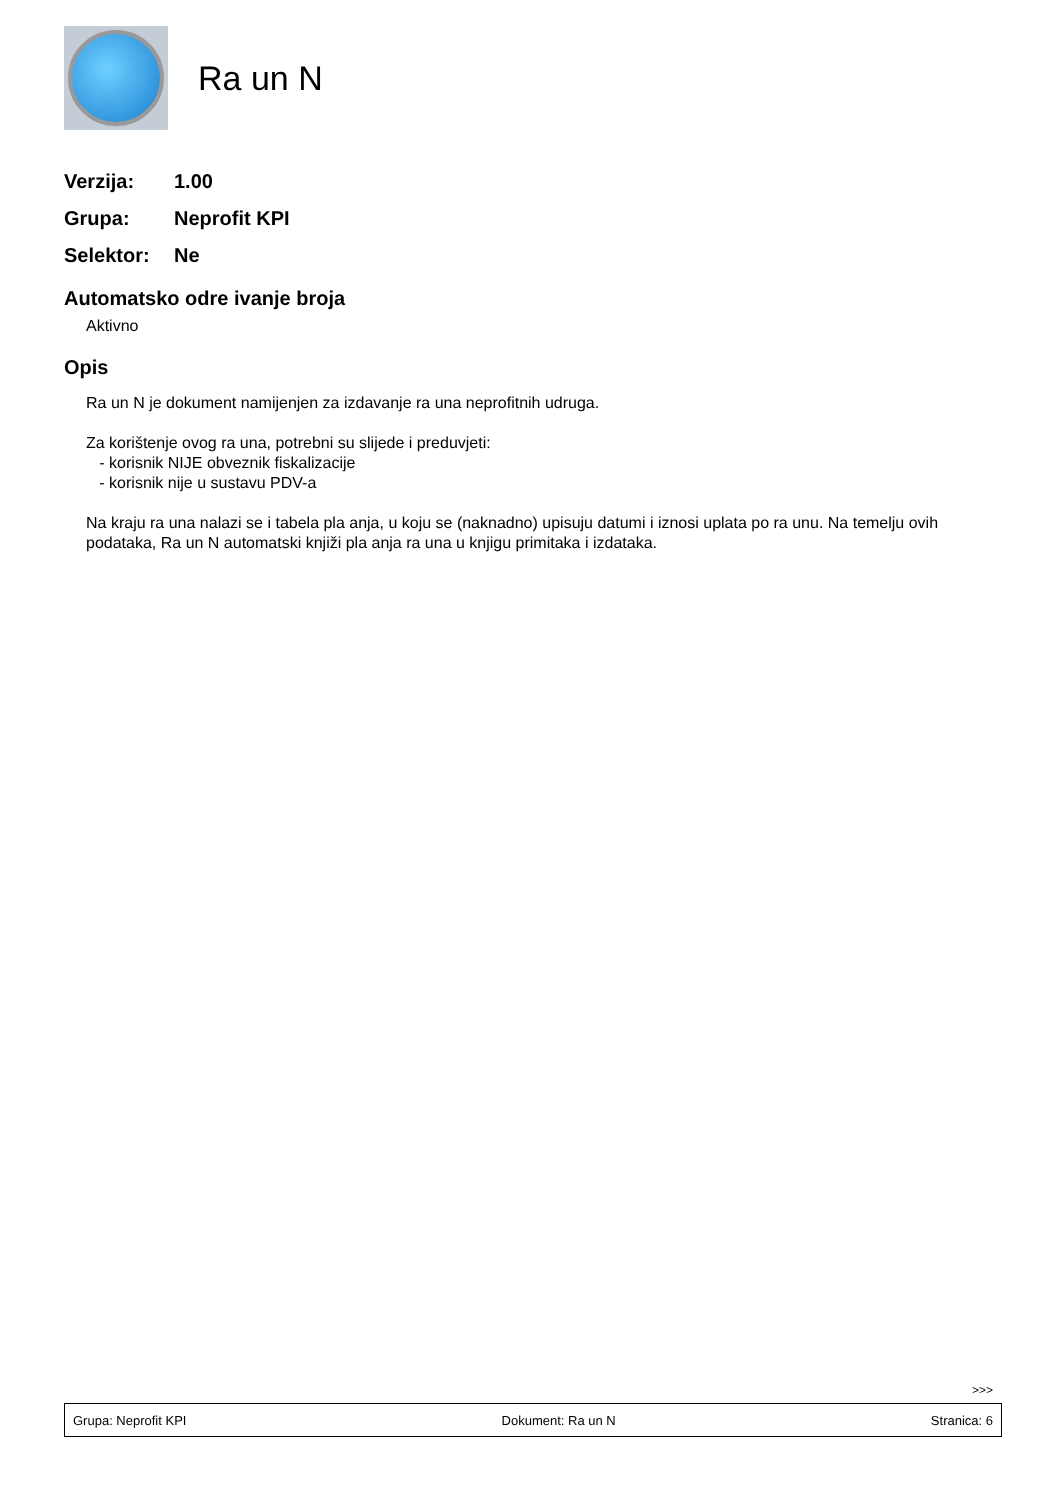Ra un N
Verzija: 1.00
Grupa: Neprofit KPI
Selektor: Ne
Automatsko odre ivanje broja
Aktivno
Opis
Ra un N je dokument namijenjen za izdavanje ra una neprofitnih udruga.
Za korištenje ovog ra una, potrebni su slijede i preduvjeti:
- korisnik NIJE obveznik fiskalizacije
- korisnik nije u sustavu PDV-a
Na kraju ra una nalazi se i tabela pla anja, u koju se (naknadno) upisuju datumi i iznosi uplata po ra unu. Na temelju ovih podataka, Ra un N automatski knjiži pla anja ra una u knjigu primitaka i izdataka.
>>>
Grupa: Neprofit KPI Dokument: Ra un N Stranica: 6